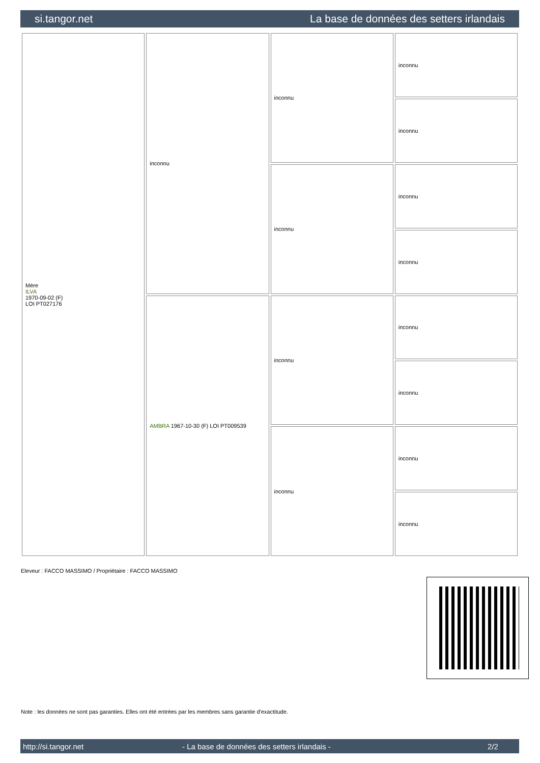si.tangor.net La base de données des setters irlandais
| Mère ILVA 1970-09-02 (F) LOI PT027176 | inconnu | inconnu | inconnu |
| | | | inconnu |
| | | inconnu | inconnu |
| | | | inconnu |
| | AMBRA 1967-10-30 (F) LOI PT009539 | inconnu | inconnu |
| | | | inconnu |
| | | inconnu | inconnu |
| | | | inconnu |
Eleveur : FACCO MASSIMO / Propriétaire : FACCO MASSIMO
Note : les données ne sont pas garanties. Elles ont été entrées par les membres sans garantie d'exactitude.
http://si.tangor.net - La base de données des setters irlandais - 2/2